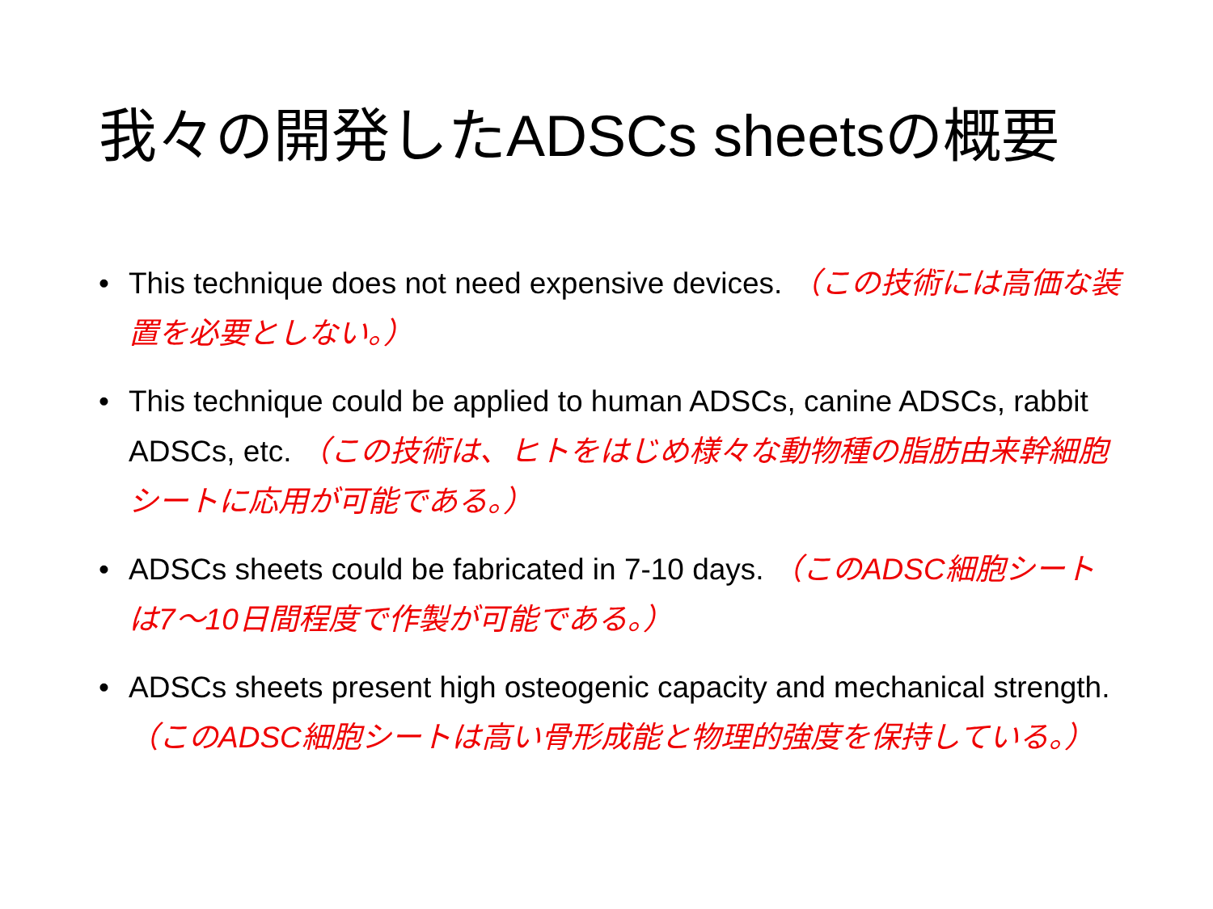我々の開発したADSCs sheetsの概要
• This technique does not need expensive devices. （この技術には高価な装置を必要としない。）
• This technique could be applied to human ADSCs, canine ADSCs, rabbit ADSCs, etc. （この技術は、ヒトをはじめ様々な動物種の脂肪由来幹細胞シートに応用が可能である。）
• ADSCs sheets could be fabricated in 7-10 days. （このADSC細胞シートは7～10日間程度で作製が可能である。）
• ADSCs sheets present high osteogenic capacity and mechanical strength. （このADSC細胞シートは高い骨形成能と物理的強度を保持している。）